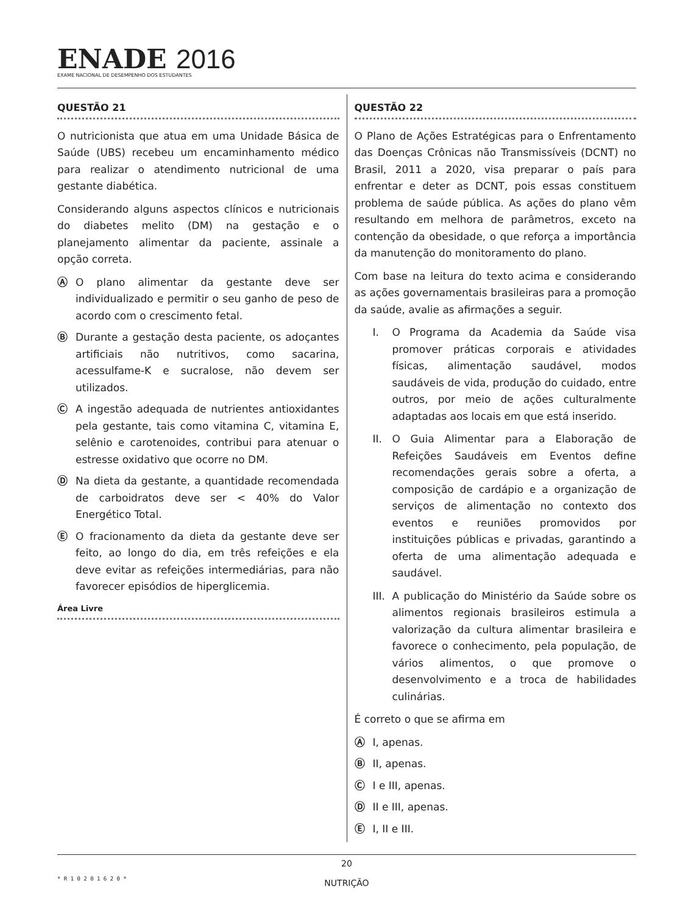ENADE 2016
EXAME NACIONAL DE DESEMPENHO DOS ESTUDANTES
QUESTÃO 21
O nutricionista que atua em uma Unidade Básica de Saúde (UBS) recebeu um encaminhamento médico para realizar o atendimento nutricional de uma gestante diabética.
Considerando alguns aspectos clínicos e nutricionais do diabetes melito (DM) na gestação e o planejamento alimentar da paciente, assinale a opção correta.
Ⓐ O plano alimentar da gestante deve ser individualizado e permitir o seu ganho de peso de acordo com o crescimento fetal.
Ⓑ Durante a gestação desta paciente, os adoçantes artificiais não nutritivos, como sacarina, acessulfame-K e sucralose, não devem ser utilizados.
Ⓒ A ingestão adequada de nutrientes antioxidantes pela gestante, tais como vitamina C, vitamina E, selênio e carotenoides, contribui para atenuar o estresse oxidativo que ocorre no DM.
Ⓓ Na dieta da gestante, a quantidade recomendada de carboidratos deve ser < 40% do Valor Energético Total.
Ⓔ O fracionamento da dieta da gestante deve ser feito, ao longo do dia, em três refeições e ela deve evitar as refeições intermediárias, para não favorecer episódios de hiperglicemia.
Área Livre
QUESTÃO 22
O Plano de Ações Estratégicas para o Enfrentamento das Doenças Crônicas não Transmissíveis (DCNT) no Brasil, 2011 a 2020, visa preparar o país para enfrentar e deter as DCNT, pois essas constituem problema de saúde pública. As ações do plano vêm resultando em melhora de parâmetros, exceto na contenção da obesidade, o que reforça a importância da manutenção do monitoramento do plano.
Com base na leitura do texto acima e considerando as ações governamentais brasileiras para a promoção da saúde, avalie as afirmações a seguir.
I. O Programa da Academia da Saúde visa promover práticas corporais e atividades físicas, alimentação saudável, modos saudáveis de vida, produção do cuidado, entre outros, por meio de ações culturalmente adaptadas aos locais em que está inserido.
II. O Guia Alimentar para a Elaboração de Refeições Saudáveis em Eventos define recomendações gerais sobre a oferta, a composição de cardápio e a organização de serviços de alimentação no contexto dos eventos e reuniões promovidos por instituições públicas e privadas, garantindo a oferta de uma alimentação adequada e saudável.
III.
A publicação do Ministério da Saúde sobre os alimentos regionais brasileiros estimula a valorização da cultura alimentar brasileira e favorece o conhecimento, pela população, de vários alimentos, o que promove o desenvolvimento e a troca de habilidades culinárias.
É correto o que se afirma em
Ⓐ I, apenas.
Ⓑ II, apenas.
Ⓒ I e III, apenas.
Ⓓ II e III, apenas.
Ⓔ I, II e III.
20
NUTRIÇÃO
* R 1 0 2 0 1 6 2 0 *